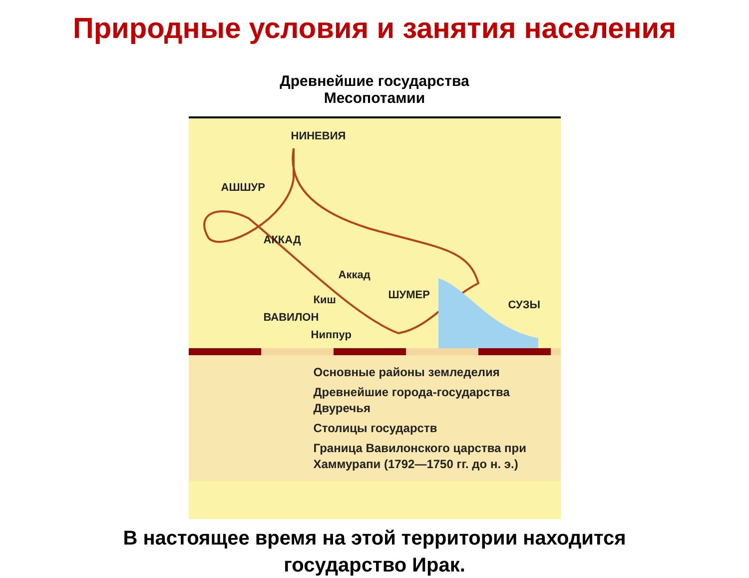Природные условия и занятия населения
Древнейшие государства
Месопотамии
НИНЕВИЯ
АШШУР
АККАД
Аккад
Киш
ВАВИЛОН
Ниппур
ШУМЕР
СУЗЫ
Основные районы земледелия
Древнейшие города-государства Двуречья
Столицы государств
Граница Вавилонского царства при Хаммурапи (1792—1750 гг. до н. э.)
В настоящее время на этой территории находится
государство Ирак.